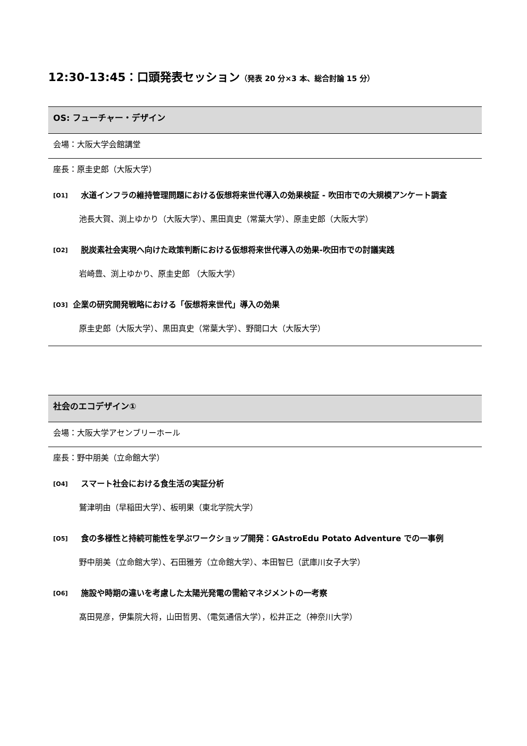12:30-13:45：口頭発表セッション（発表 20 分×3 本、総合討論 15 分）
OS: フューチャー・デザイン
会場：大阪大学会館講堂
座長：原圭史郎（大阪大学）
[O1] 水道インフラの維持管理問題における仮想将来世代導入の効果検証 - 吹田市での大規模アンケート調査
池長大賀、渕上ゆかり（大阪大学）、黒田真史（常葉大学）、原圭史郎（大阪大学）
[O2] 脱炭素社会実現へ向けた政策判断における仮想将来世代導入の効果-吹田市での討議実践
岩崎豊、渕上ゆかり、原圭史郎 （大阪大学）
[O3] 企業の研究開発戦略における「仮想将来世代」導入の効果
原圭史郎（大阪大学）、黒田真史（常葉大学）、野間口大（大阪大学）
社会のエコデザイン①
会場：大阪大学アセンブリーホール
座長：野中朋美（立命館大学）
[O4] スマート社会における食生活の実証分析
鷲津明由（早稲田大学）、板明果（東北学院大学）
[O5] 食の多様性と持続可能性を学ぶワークショップ開発：GAstroEdu Potato Adventure での一事例
野中朋美（立命館大学）、石田雅芳（立命館大学）、本田智巳（武庫川女子大学）
[O6] 施設や時期の違いを考慮した太陽光発電の需給マネジメントの一考察
髙田晃彦，伊集院大将，山田哲男、（電気通信大学），松井正之（神奈川大学）